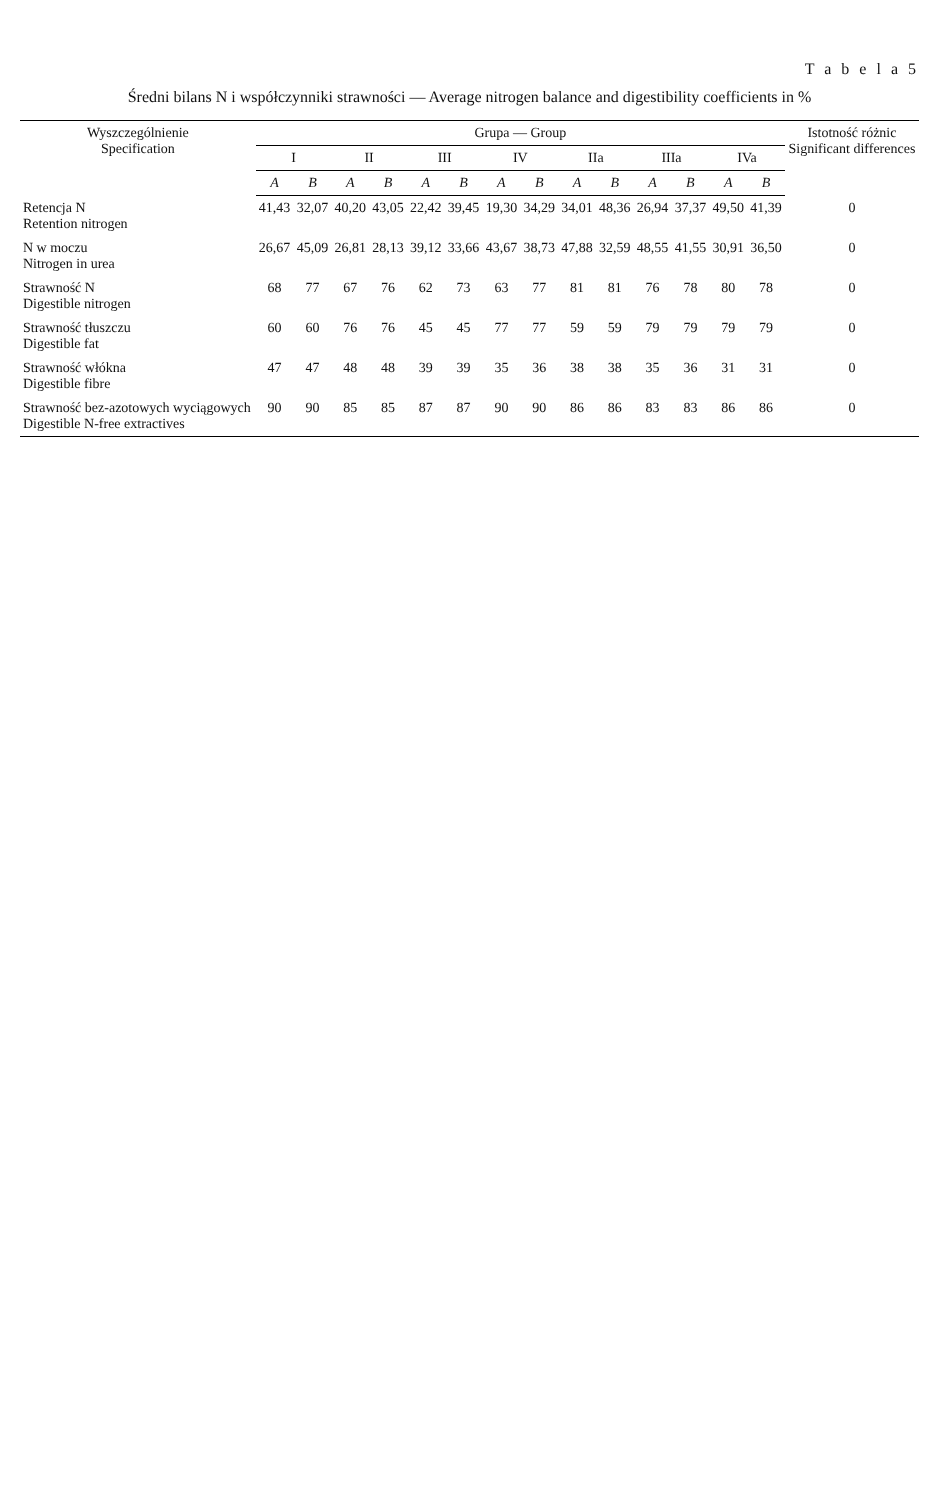T a b e l a 5
Średni bilans N i współczynniki strawności — Average nitrogen balance and digestibility coefficients in %
| Wyszczególnienie Specification | Grupa — Group | | | | | | | | | | | | | | Istotność różnic Significant differences |
| --- | --- | --- | --- | --- | --- | --- | --- | --- | --- | --- | --- | --- | --- | --- | --- |
| | I | | II | | III | | IV | | IIa | | IIIa | | IVa | | |
| | A | B | A | B | A | B | A | B | A | B | A | B | A | B | |
| Retencja N Retention nitrogen | 41,43 | 32,07 | 40,20 | 43,05 | 22,42 | 39,45 | 19,30 | 34,29 | 34,01 | 48,36 | 26,94 | 37,37 | 49,50 | 41,39 | 0 |
| N w moczu Nitrogen in urea | 26,67 | 45,09 | 26,81 | 28,13 | 39,12 | 33,66 | 43,67 | 38,73 | 47,88 | 32,59 | 48,55 | 41,55 | 30,91 | 36,50 | 0 |
| Strawność N Digestible nitrogen | 68 | 77 | 67 | 76 | 62 | 73 | 63 | 77 | 81 | 81 | 76 | 78 | 80 | 78 | 0 |
| Strawność tłuszczu Digestible fat | 60 | 60 | 76 | 76 | 45 | 45 | 77 | 77 | 59 | 59 | 79 | 79 | 79 | 79 | 0 |
| Strawność włókna Digestible fibre | 47 | 47 | 48 | 48 | 39 | 39 | 35 | 36 | 38 | 38 | 35 | 36 | 31 | 31 | 0 |
| Strawność bez-azotowych wyciągowych Digestible N-free extractives | 90 | 90 | 85 | 85 | 87 | 87 | 90 | 90 | 86 | 86 | 83 | 83 | 86 | 86 | 0 |